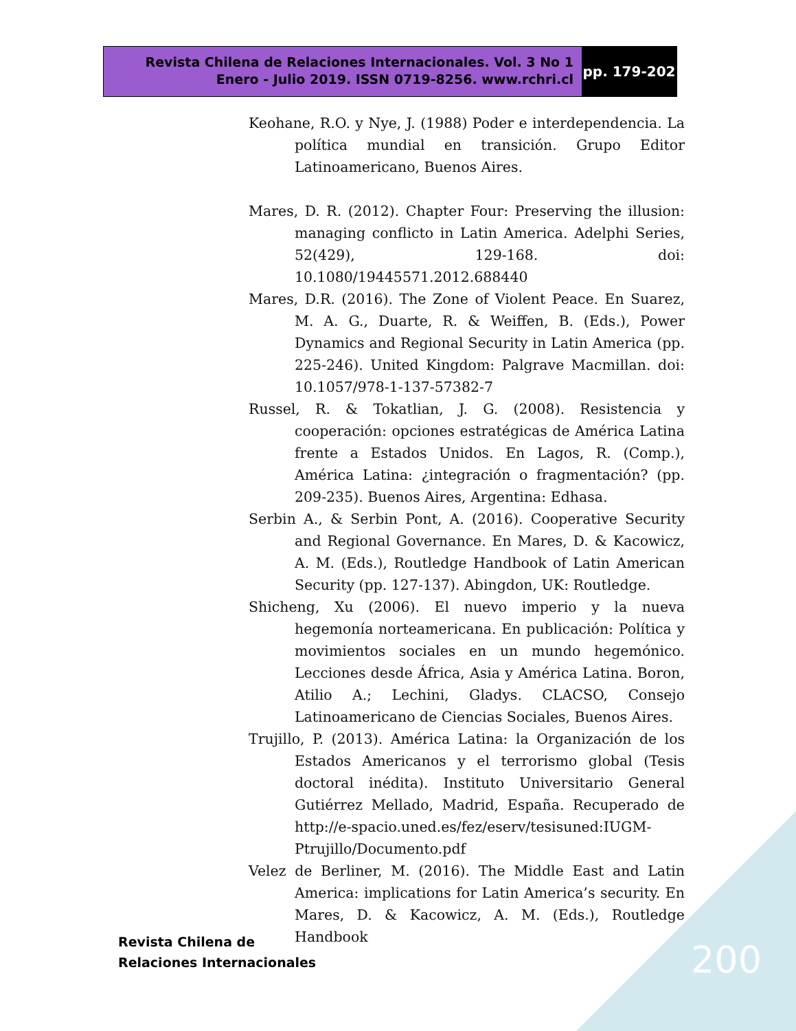Revista Chilena de Relaciones Internacionales. Vol. 3 No 1
Enero - Julio 2019. ISSN 0719-8256. www.rchri.cl
pp. 179-202
Keohane, R.O. y Nye, J. (1988) Poder e interdependencia. La política mundial en transición. Grupo Editor Latinoamericano, Buenos Aires.
Mares, D. R. (2012). Chapter Four: Preserving the illusion: managing conflicto in Latin America. Adelphi Series, 52(429), 129-168. doi: 10.1080/19445571.2012.688440
Mares, D.R. (2016). The Zone of Violent Peace. En Suarez, M. A. G., Duarte, R. & Weiffen, B. (Eds.), Power Dynamics and Regional Security in Latin America (pp. 225-246). United Kingdom: Palgrave Macmillan. doi: 10.1057/978-1-137-57382-7
Russel, R. & Tokatlian, J. G. (2008). Resistencia y cooperación: opciones estratégicas de América Latina frente a Estados Unidos. En Lagos, R. (Comp.), América Latina: ¿integración o fragmentación? (pp. 209-235). Buenos Aires, Argentina: Edhasa.
Serbin A., & Serbin Pont, A. (2016). Cooperative Security and Regional Governance. En Mares, D. & Kacowicz, A. M. (Eds.), Routledge Handbook of Latin American Security (pp. 127-137). Abingdon, UK: Routledge.
Shicheng, Xu (2006). El nuevo imperio y la nueva hegemonía norteamericana. En publicación: Política y movimientos sociales en un mundo hegemónico. Lecciones desde África, Asia y América Latina. Boron, Atilio A.; Lechini, Gladys. CLACSO, Consejo Latinoamericano de Ciencias Sociales, Buenos Aires.
Trujillo, P. (2013). América Latina: la Organización de los Estados Americanos y el terrorismo global (Tesis doctoral inédita). Instituto Universitario General Gutiérrez Mellado, Madrid, España. Recuperado de http://e-spacio.uned.es/fez/eserv/tesisuned:IUGM-Ptrujillo/Documento.pdf
Velez de Berliner, M. (2016). The Middle East and Latin America: implications for Latin America’s security. En Mares, D. & Kacowicz, A. M. (Eds.), Routledge Handbook
Revista Chilena de
Relaciones Internacionales
200